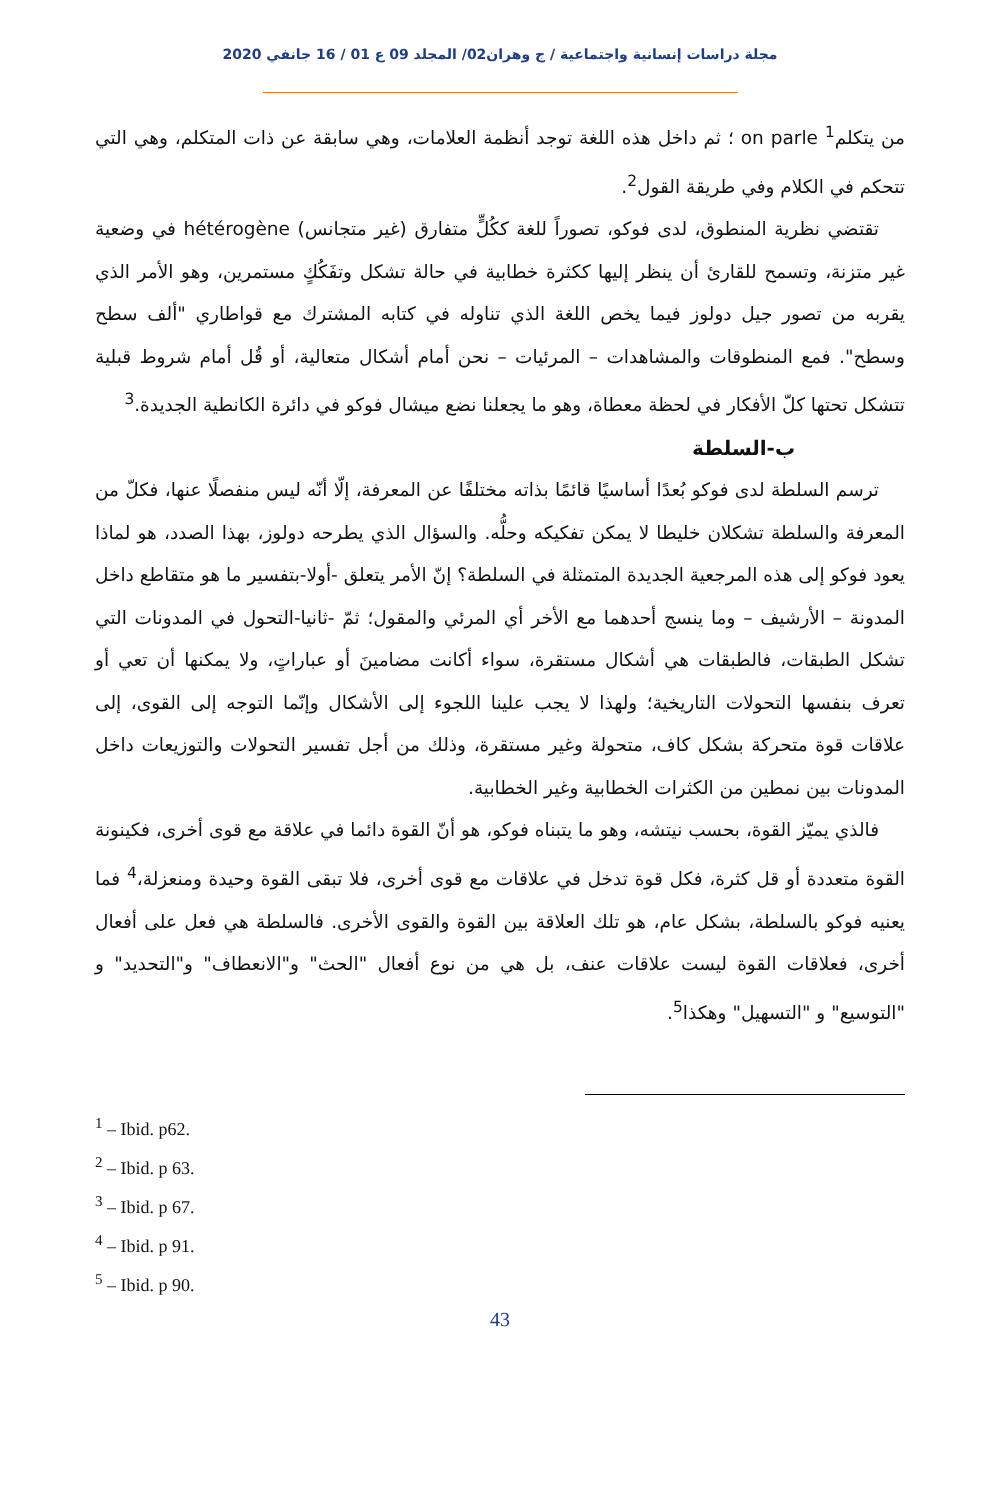مجلة دراسات إنسانية واجتماعية / ج وهران02/ المجلد 09 ع 01 / 16 جانفي 2020
من يتكلم<sup>1</sup> on parle ؛ ثم داخل هذه اللغة توجد أنظمة العلامات، وهي سابقة عن ذات المتكلم، وهي التي تتحكم في الكلام وفي طريقة القول<sup>2</sup>.
تقتضي نظرية المنطوق، لدى فوكو، تصوراً للغة ككُلٍّ متفارق (غير متجانس) hétérogène في وضعية غير متزنة، وتسمح للقارئ أن ينظر إليها ككثرة خطابية في حالة تشكل وتفَكُكٍ مستمرين، وهو الأمر الذي يقربه من تصور جيل دولوز فيما يخص اللغة الذي تناوله في كتابه المشترك مع قواطاري "ألف سطح وسطح". فمع المنطوقات والمشاهدات – المرئيات – نحن أمام أشكال متعالية، أو قُل أمام شروط قبلية تتشكل تحتها كلّ الأفكار في لحظة معطاة، وهو ما يجعلنا نضع ميشال فوكو في دائرة الكانطية الجديدة.<sup>3</sup>
ب-السلطة
ترسم السلطة لدى فوكو بُعدًا أساسيًا قائمًا بذاته مختلفًا عن المعرفة، إلّا أنّه ليس منفصلًا عنها، فكلّ من المعرفة والسلطة تشكلان خليطا لا يمكن تفكيكه وحلُّه. والسؤال الذي يطرحه دولوز، بهذا الصدد، هو لماذا يعود فوكو إلى هذه المرجعية الجديدة المتمثلة في السلطة؟ إنّ الأمر يتعلق -أولا-بتفسير ما هو متقاطع داخل المدونة – الأرشيف – وما ينسج أحدهما مع الأخر أي المرئي والمقول؛ ثمّ -ثانيا-التحول في المدونات التي تشكل الطبقات، فالطبقات هي أشكال مستقرة، سواء أكانت مضامينَ أو عباراتٍ، ولا يمكنها أن تعي أو تعرف بنفسها التحولات التاريخية؛ ولهذا لا يجب علينا اللجوء إلى الأشكال وإنّما التوجه إلى القوى، إلى علاقات قوة متحركة بشكل كاف، متحولة وغير مستقرة، وذلك من أجل تفسير التحولات والتوزيعات داخل المدونات بين نمطين من الكثرات الخطابية وغير الخطابية.
فالذي يميّز القوة، بحسب نيتشه، وهو ما يتبناه فوكو، هو أنّ القوة دائما في علاقة مع قوى أخرى، فكينونة القوة متعددة أو قل كثرة، فكل قوة تدخل في علاقات مع قوى أخرى، فلا تبقى القوة وحيدة ومنعزلة،<sup>4</sup> فما يعنيه فوكو بالسلطة، بشكل عام، هو تلك العلاقة بين القوة والقوى الأخرى. فالسلطة هي فعل على أفعال أخرى، فعلاقات القوة ليست علاقات عنف، بل هي من نوع أفعال "الحث" و"الانعطاف" و"التحديد" و "التوسيع" و "التسهيل" وهكذا<sup>5</sup>.
<sup>1</sup> – Ibid. p62.
<sup>2</sup> – Ibid. p 63.
<sup>3</sup> – Ibid. p 67.
<sup>4</sup> – Ibid. p 91.
<sup>5</sup> – Ibid. p 90.
43